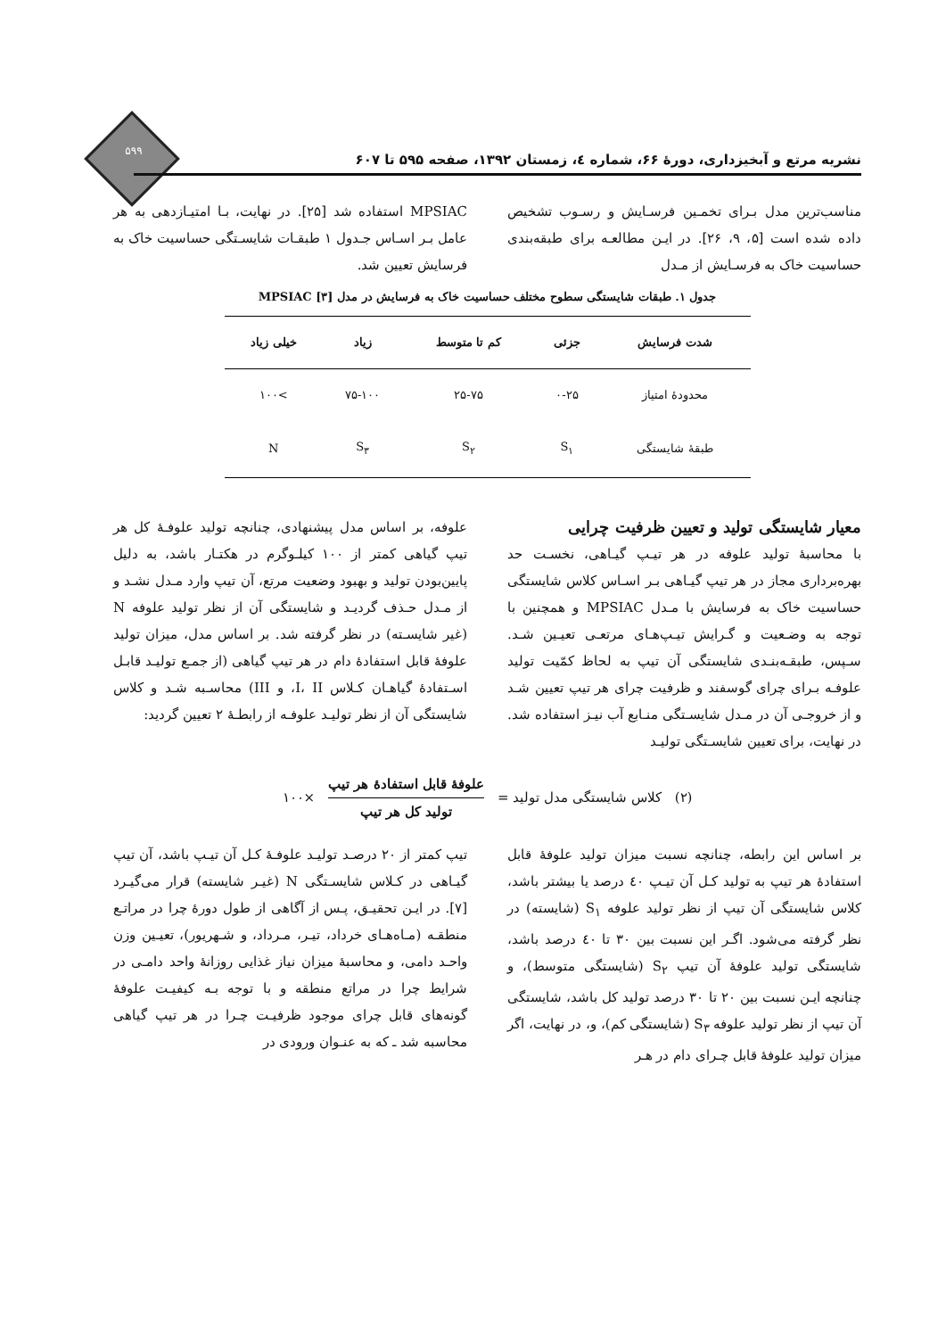۵۹۹
نشریه مرتع و آبخیزداری، دورۀ ۶۶، شماره ٤، زمستان ۱۳۹۲، صفحه ۵۹۵ تا ۶۰۷
مناسب‌ترین مدل بـرای تخمـین فرسـایش و رسـوب تشخیص داده شده است [۵، ۹، ۲۶]. در ایـن مطالعـه برای طبقه‌بندی حساسیت خاک به فرسـایش از مـدل
MPSIAC استفاده شد [۲۵]. در نهایت، بـا امتیـازدهی به هر عامل بـر اسـاس جـدول ۱ طبقـات شایسـتگی حساسیت خاک به فرسایش تعیین شد.
جدول ۱. طبقات شایستگی سطوح مختلف حساسیت خاک به فرسایش در مدل MPSIAC [۳]
| شدت فرسایش | جزئی | کم تا متوسط | زیاد | خیلی زیاد |
| --- | --- | --- | --- | --- |
| محدودۀ امتیاز | ۰-۲۵ | ۲۵-۷۵ | ۷۵-۱۰۰ | >۱۰۰ |
| طبقۀ شایستگی | S<sub>۱</sub> | S<sub>۲</sub> | S<sub>۳</sub> | N |
معیار شایستگی تولید و تعیین ظرفیت چرایی
با محاسبۀ تولید علوفه در هر تیـپ گیـاهی، نخسـت حد بهره‌برداری مجاز در هر تیپ گیـاهی بـر اسـاس کلاس شایستگی حساسیت خاک به فرسایش با مـدل MPSIAC و همچنین با توجه به وضـعیت و گـرایش تیـپ‌هـای مرتعـی تعیـین شـد. سـپس، طبقـه‌بنـدی شایستگی آن تیپ به لحاظ کمّیت تولید علوفـه بـرای چرای گوسفند و ظرفیت چرای هر تیپ تعیین شـد و از خروجـی آن در مـدل شایسـتگی منـابع آب نیـز استفاده شد. در نهایت، برای تعیین شایسـتگی تولیـد
علوفه، بر اساس مدل پیشنهادی، چنانچه تولید علوفـۀ کل هر تیپ گیاهی کمتر از ۱۰۰ کیلـوگرم در هکتـار باشد، به دلیل پایین‌بودن تولید و بهبود وضعیت مرتع، آن تیپ وارد مـدل نشـد و از مـدل حـذف گردیـد و شایستگی آن از نظر تولید علوفه N (غیر شایسـته) در نظر گرفته شد. بر اساس مدل، میزان تولید علوفۀ قابل استفادۀ دام در هر تیپ گیاهی (از جمـع تولیـد قابـل اسـتفادۀ گیاهـان کـلاس I، II، و III) محاسـبه شـد و کلاس شایستگی آن از نظر تولیـد علوفـه از رابطـۀ ۲ تعیین گردید:
(۲) کلاس شایستگی مدل تولید = علوفۀ قابل استفادۀ هر تیپ تولید کل هر تیپ ×۱۰۰
بر اساس این رابطه، چنانچه نسبت میزان تولید علوفۀ قابل استفادۀ هر تیپ به تولید کـل آن تیـپ ٤۰ درصد یا بیشتر باشد، کلاس شایستگی آن تیپ از نظر تولید علوفه S<sub>۱</sub> (شایسته) در نظر گرفته می‌شود. اگـر این نسبت بین ۳۰ تا ٤۰ درصد باشد، شایستگی تولید علوفۀ آن تیپ S<sub>۲</sub> (شایستگی متوسط)، و چنانچه ایـن نسبت بین ۲۰ تا ۳۰ درصد تولید کل باشد، شایستگی آن تیپ از نظر تولید علوفه S<sub>۳</sub> (شایستگی کم)، و، در نهایت، اگر میزان تولید علوفۀ قابل چـرای دام در هـر
تیپ کمتر از ۲۰ درصـد تولیـد علوفـۀ کـل آن تیـپ باشد، آن تیپ گیـاهی در کـلاس شایسـتگی N (غیـر شایسته) قرار می‌گیـرد [۷]. در ایـن تحقیـق، پـس از آگاهی از طول دورۀ چرا در مراتـع منطقـه (مـاه‌هـای خرداد، تیـر، مـرداد، و شـهریور)، تعیـین وزن واحـد دامی، و محاسبۀ میزان نیاز غذایی روزانۀ واحد دامـی در شرایط چرا در مراتع منطقه و با توجه بـه کیفیـت علوفۀ گونه‌های قابل چرای موجود ظرفیـت چـرا در هر تیپ گیاهی محاسبه شد ـ که به عنـوان ورودی در